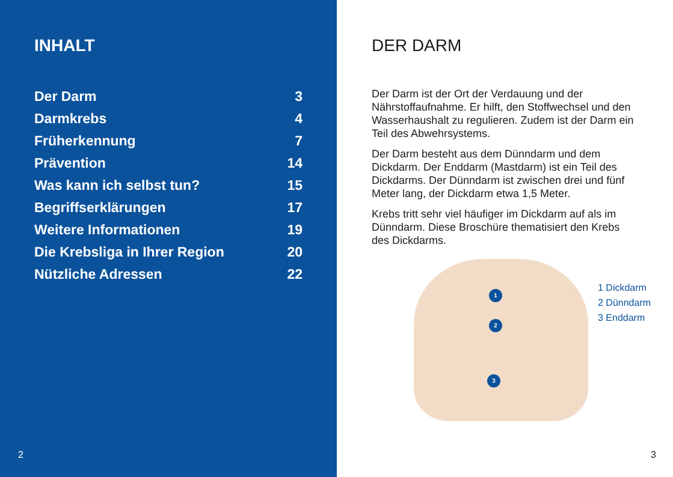INHALT
| Der Darm | 3 |
| Darmkrebs | 4 |
| Früherkennung | 7 |
| Prävention | 14 |
| Was kann ich selbst tun? | 15 |
| Begriffserklärungen | 17 |
| Weitere Informationen | 19 |
| Die Krebsliga in Ihrer Region | 20 |
| Nützliche Adressen | 22 |
2
DER DARM
Der Darm ist der Ort der Verdauung und der Nährstoffaufnahme. Er hilft, den Stoffwechsel und den Wasserhaushalt zu regulieren. Zudem ist der Darm ein Teil des Abwehrsystems.
Der Darm besteht aus dem Dünndarm und dem Dickdarm. Der Enddarm (Mastdarm) ist ein Teil des Dickdarms. Der Dünndarm ist zwischen drei und fünf Meter lang, der Dickdarm etwa 1,5 Meter.
Krebs tritt sehr viel häufiger im Dickdarm auf als im Dünndarm. Diese Broschüre thematisiert den Krebs des Dickdarms.
1
2
3
1 Dickdarm
2 Dünndarm
3 Enddarm
3